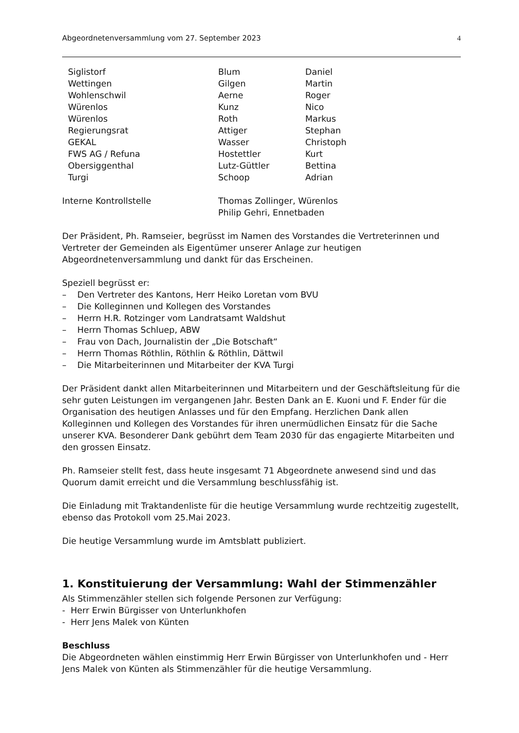Abgeordnetenversammlung vom 27. September 2023 4
| Siglistorf | Blum | Daniel |
| Wettingen | Gilgen | Martin |
| Wohlenschwil | Aerne | Roger |
| Würenlos | Kunz | Nico |
| Würenlos | Roth | Markus |
| Regierungsrat | Attiger | Stephan |
| GEKAL | Wasser | Christoph |
| FWS AG / Refuna | Hostettler | Kurt |
| Obersiggenthal | Lutz-Güttler | Bettina |
| Turgi | Schoop | Adrian |
| Interne Kontrollstelle | Thomas Zollinger, Würenlos |
| | Philip Gehri, Ennetbaden |
Der Präsident, Ph. Ramseier, begrüsst im Namen des Vorstandes die Vertreterinnen und Vertreter der Gemeinden als Eigentümer unserer Anlage zur heutigen Abgeordnetenversammlung und dankt für das Erscheinen.
Speziell begrüsst er:
– Den Vertreter des Kantons, Herr Heiko Loretan vom BVU
– Die Kolleginnen und Kollegen des Vorstandes
– Herrn H.R. Rotzinger vom Landratsamt Waldshut
– Herrn Thomas Schluep, ABW
– Frau von Dach, Journalistin der „Die Botschaft“
– Herrn Thomas Röthlin, Röthlin & Röthlin, Dättwil
– Die Mitarbeiterinnen und Mitarbeiter der KVA Turgi
Der Präsident dankt allen Mitarbeiterinnen und Mitarbeitern und der Geschäftsleitung für die sehr guten Leistungen im vergangenen Jahr. Besten Dank an E. Kuoni und F. Ender für die Organisation des heutigen Anlasses und für den Empfang. Herzlichen Dank allen Kolleginnen und Kollegen des Vorstandes für ihren unermüdlichen Einsatz für die Sache unserer KVA. Besonderer Dank gebührt dem Team 2030 für das engagierte Mitarbeiten und den grossen Einsatz.
Ph. Ramseier stellt fest, dass heute insgesamt 71 Abgeordnete anwesend sind und das Quorum damit erreicht und die Versammlung beschlussfähig ist.
Die Einladung mit Traktandenliste für die heutige Versammlung wurde rechtzeitig zugestellt, ebenso das Protokoll vom 25.Mai 2023.
Die heutige Versammlung wurde im Amtsblatt publiziert.
1. Konstituierung der Versammlung: Wahl der Stimmenzähler
Als Stimmenzähler stellen sich folgende Personen zur Verfügung:
- Herr Erwin Bürgisser von Unterlunkhofen
- Herr Jens Malek von Künten
Beschluss
Die Abgeordneten wählen einstimmig Herr Erwin Bürgisser von Unterlunkhofen und - Herr Jens Malek von Künten als Stimmenzähler für die heutige Versammlung.